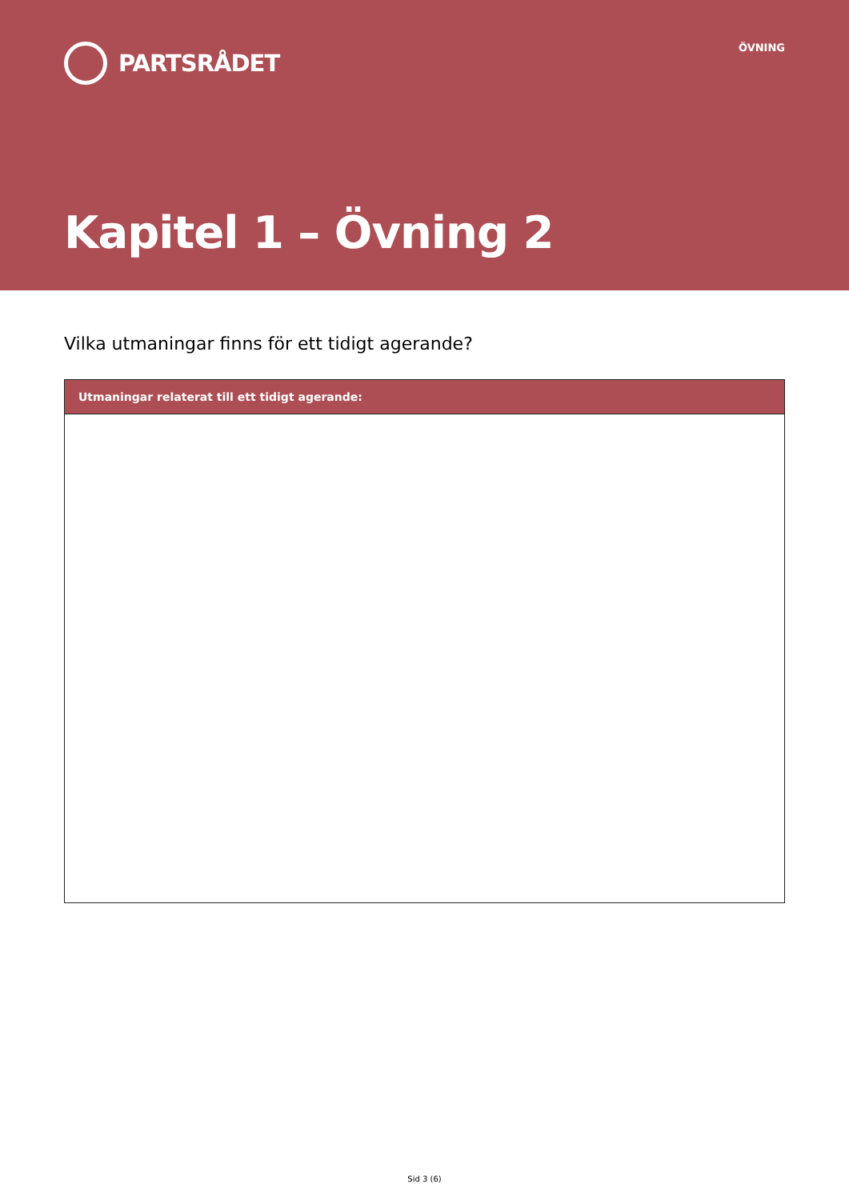PARTSRÅDET
ÖVNING
Kapitel 1 – Övning 2
Vilka utmaningar finns för ett tidigt agerande?
| Utmaningar relaterat till ett tidigt agerande: |
| --- |
Sid 3 (6)